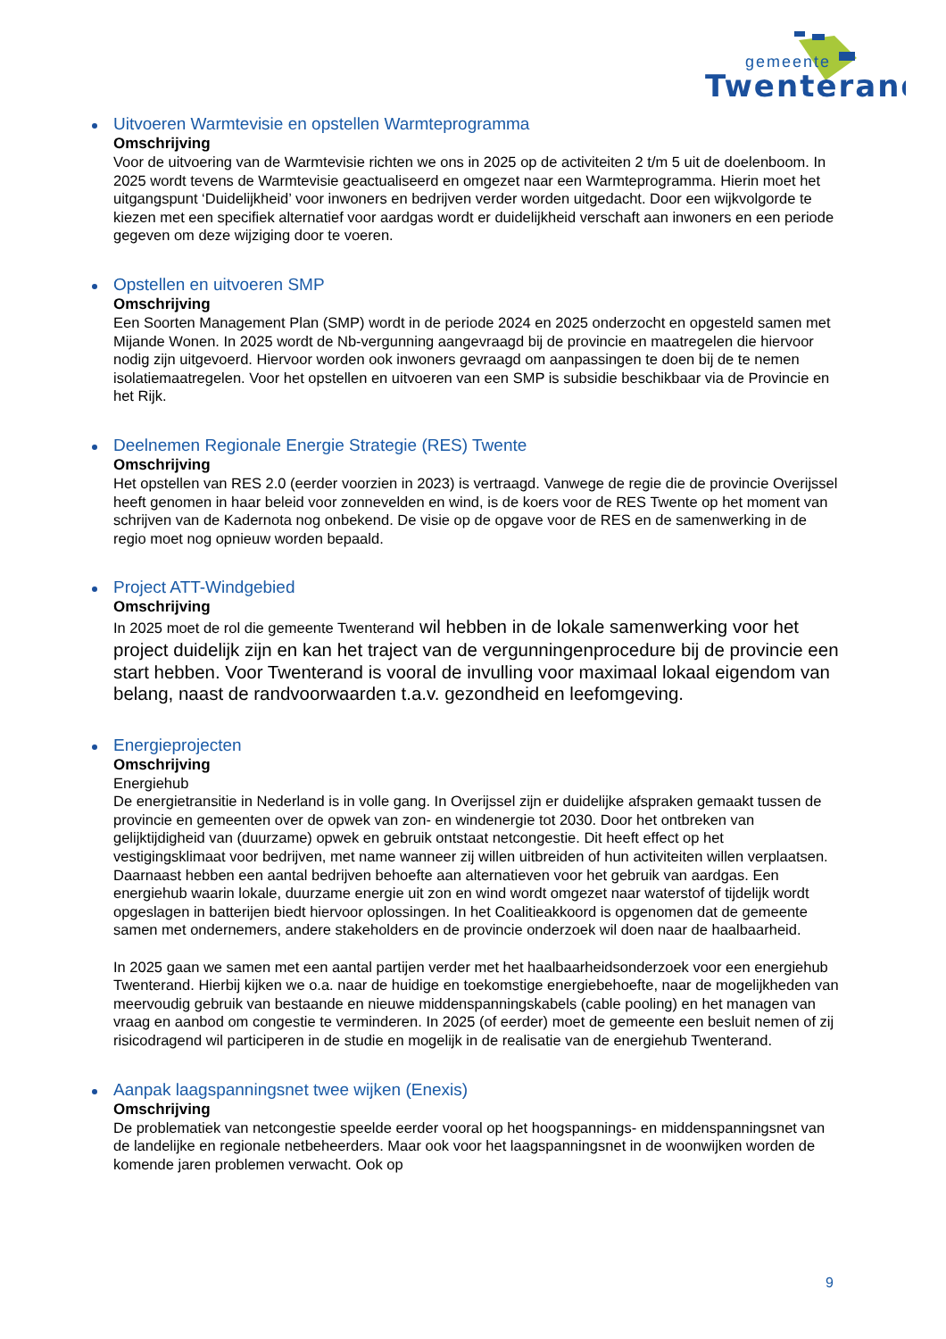gemeente
Twenterand
Uitvoeren Warmtevisie en opstellen Warmteprogramma
Omschrijving
Voor de uitvoering van de Warmtevisie richten we ons in 2025 op de activiteiten 2 t/m 5 uit de doelenboom. In 2025 wordt tevens de Warmtevisie geactualiseerd en omgezet naar een Warmteprogramma. Hierin moet het uitgangspunt ‘Duidelijkheid’ voor inwoners en bedrijven verder worden uitgedacht. Door een wijkvolgorde te kiezen met een specifiek alternatief voor aardgas wordt er duidelijkheid verschaft aan inwoners en een periode gegeven om deze wijziging door te voeren.
Opstellen en uitvoeren SMP
Omschrijving
Een Soorten Management Plan (SMP) wordt in de periode 2024 en 2025 onderzocht en opgesteld samen met Mijande Wonen. In 2025 wordt de Nb-vergunning aangevraagd bij de provincie en maatregelen die hiervoor nodig zijn uitgevoerd. Hiervoor worden ook inwoners gevraagd om aanpassingen te doen bij de te nemen isolatiemaatregelen. Voor het opstellen en uitvoeren van een SMP is subsidie beschikbaar via de Provincie en het Rijk.
Deelnemen Regionale Energie Strategie (RES) Twente
Omschrijving
Het opstellen van RES 2.0 (eerder voorzien in 2023) is vertraagd. Vanwege de regie die de provincie Overijssel heeft genomen in haar beleid voor zonnevelden en wind, is de koers voor de RES Twente op het moment van schrijven van de Kadernota nog onbekend. De visie op de opgave voor de RES en de samenwerking in de regio moet nog opnieuw worden bepaald.
Project ATT-Windgebied
Omschrijving
In 2025 moet de rol die gemeente Twenterand wil hebben in de lokale samenwerking voor het project duidelijk zijn en kan het traject van de vergunningenprocedure bij de provincie een start hebben. Voor Twenterand is vooral de invulling voor maximaal lokaal eigendom van belang, naast de randvoorwaarden t.a.v. gezondheid en leefomgeving.
Energieprojecten
Omschrijving
Energiehub
De energietransitie in Nederland is in volle gang. In Overijssel zijn er duidelijke afspraken gemaakt tussen de provincie en gemeenten over de opwek van zon- en windenergie tot 2030. Door het ontbreken van gelijktijdigheid van (duurzame) opwek en gebruik ontstaat netcongestie. Dit heeft effect op het vestigingsklimaat voor bedrijven, met name wanneer zij willen uitbreiden of hun activiteiten willen verplaatsen. Daarnaast hebben een aantal bedrijven behoefte aan alternatieven voor het gebruik van aardgas. Een energiehub waarin lokale, duurzame energie uit zon en wind wordt omgezet naar waterstof of tijdelijk wordt opgeslagen in batterijen biedt hiervoor oplossingen. In het Coalitieakkoord is opgenomen dat de gemeente samen met ondernemers, andere stakeholders en de provincie onderzoek wil doen naar de haalbaarheid.
In 2025 gaan we samen met een aantal partijen verder met het haalbaarheidsonderzoek voor een energiehub Twenterand. Hierbij kijken we o.a. naar de huidige en toekomstige energiebehoefte, naar de mogelijkheden van meervoudig gebruik van bestaande en nieuwe middenspanningskabels (cable pooling) en het managen van vraag en aanbod om congestie te verminderen. In 2025 (of eerder) moet de gemeente een besluit nemen of zij risicodragend wil participeren in de studie en mogelijk in de realisatie van de energiehub Twenterand.
Aanpak laagspanningsnet twee wijken (Enexis)
Omschrijving
De problematiek van netcongestie speelde eerder vooral op het hoogspannings- en middenspanningsnet van de landelijke en regionale netbeheerders. Maar ook voor het laagspanningsnet in de woonwijken worden de komende jaren problemen verwacht. Ook op
9